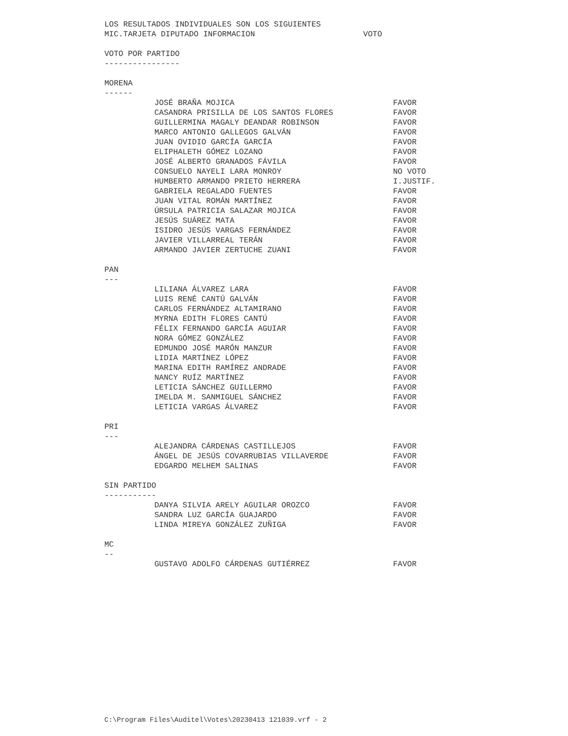LOS RESULTADOS INDIVIDUALES SON LOS SIGUIENTES
MIC.TARJETA DIPUTADO INFORMACION VOTO
VOTO POR PARTIDO
----------------
MORENA
------
| JOSÉ BRAÑA MOJICA | FAVOR |
| CASANDRA PRISILLA DE LOS SANTOS FLORES | FAVOR |
| GUILLERMINA MAGALY DEANDAR ROBINSON | FAVOR |
| MARCO ANTONIO GALLEGOS GALVÁN | FAVOR |
| JUAN OVIDIO GARCÍA GARCÍA | FAVOR |
| ELIPHALETH GÓMEZ LOZANO | FAVOR |
| JOSÉ ALBERTO GRANADOS FÁVILA | FAVOR |
| CONSUELO NAYELI LARA MONROY | NO VOTO |
| HUMBERTO ARMANDO PRIETO HERRERA | I.JUSTIF. |
| GABRIELA REGALADO FUENTES | FAVOR |
| JUAN VITAL ROMÁN MARTÍNEZ | FAVOR |
| ÚRSULA PATRICIA SALAZAR MOJICA | FAVOR |
| JESÚS SUÁREZ MATA | FAVOR |
| ISIDRO JESÚS VARGAS FERNÁNDEZ | FAVOR |
| JAVIER VILLARREAL TERÁN | FAVOR |
| ARMANDO JAVIER ZERTUCHE ZUANI | FAVOR |
PAN
---
| LILIANA ÁLVAREZ LARA | FAVOR |
| LUIS RENÉ CANTÚ GALVÁN | FAVOR |
| CARLOS FERNÁNDEZ ALTAMIRANO | FAVOR |
| MYRNA EDITH FLORES CANTÚ | FAVOR |
| FÉLIX FERNANDO GARCÍA AGUIAR | FAVOR |
| NORA GÓMEZ GONZÁLEZ | FAVOR |
| EDMUNDO JOSÉ MARÓN MANZUR | FAVOR |
| LIDIA MARTÍNEZ LÓPEZ | FAVOR |
| MARINA EDITH RAMÍREZ ANDRADE | FAVOR |
| NANCY RUÍZ MARTÍNEZ | FAVOR |
| LETICIA SÁNCHEZ GUILLERMO | FAVOR |
| IMELDA M. SANMIGUEL SÁNCHEZ | FAVOR |
| LETICIA VARGAS ÁLVAREZ | FAVOR |
PRI
---
| ALEJANDRA CÁRDENAS CASTILLEJOS | FAVOR |
| ÁNGEL DE JESÚS COVARRUBIAS VILLAVERDE | FAVOR |
| EDGARDO MELHEM SALINAS | FAVOR |
SIN PARTIDO
-----------
| DANYA SILVIA ARELY AGUILAR OROZCO | FAVOR |
| SANDRA LUZ GARCÍA GUAJARDO | FAVOR |
| LINDA MIREYA GONZÁLEZ ZUÑIGA | FAVOR |
MC
--
| GUSTAVO ADOLFO CÁRDENAS GUTIÉRREZ | FAVOR |
C:\Program Files\Auditel\Votes\20230413 121039.vrf - 2